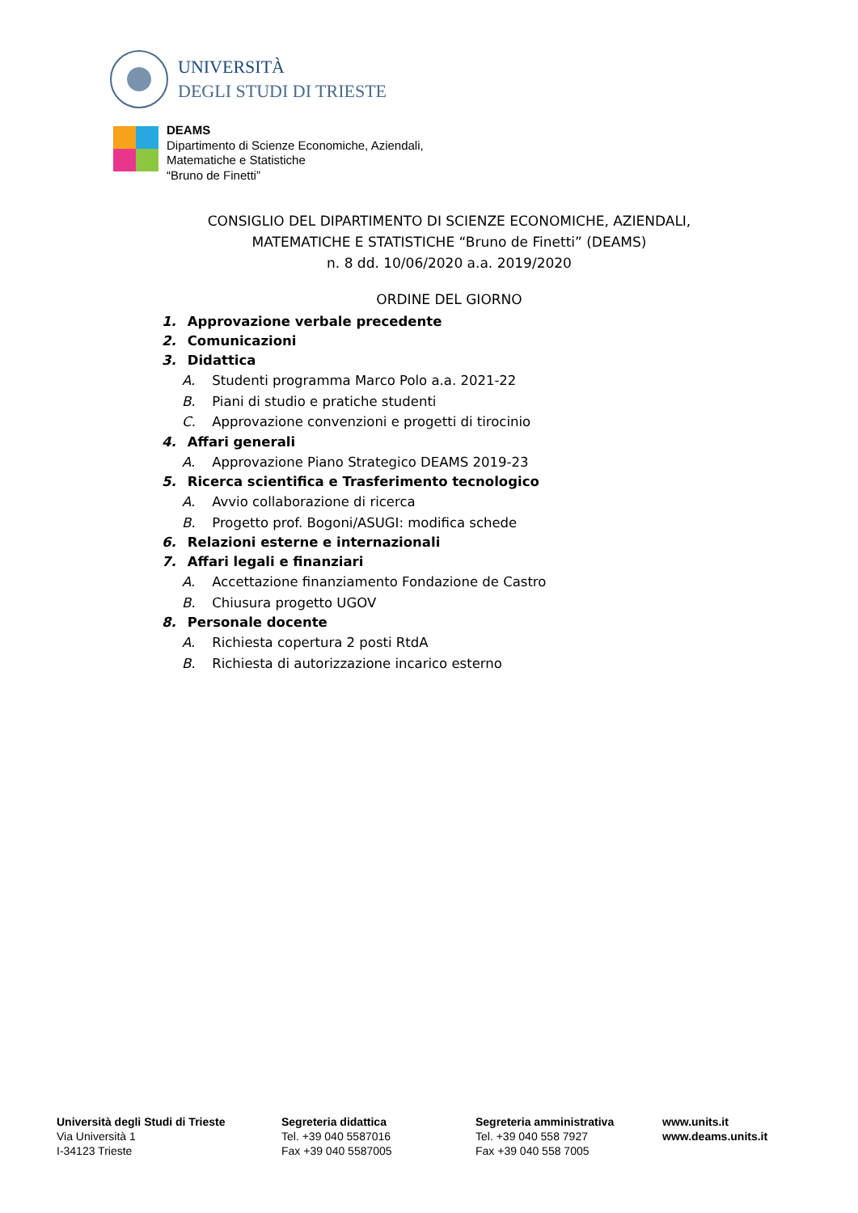UNIVERSITÀ
DEGLI STUDI DI TRIESTE
DEAMS
Dipartimento di Scienze Economiche, Aziendali,
Matematiche e Statistiche
“Bruno de Finetti”
CONSIGLIO DEL DIPARTIMENTO DI SCIENZE ECONOMICHE, AZIENDALI,
MATEMATICHE E STATISTICHE “Bruno de Finetti” (DEAMS)
n. 8 dd. 10/06/2020 a.a. 2019/2020
ORDINE DEL GIORNO
1. Approvazione verbale precedente
2. Comunicazioni
3. Didattica
A. Studenti programma Marco Polo a.a. 2021-22
B. Piani di studio e pratiche studenti
C. Approvazione convenzioni e progetti di tirocinio
4. Affari generali
A. Approvazione Piano Strategico DEAMS 2019-23
5. Ricerca scientifica e Trasferimento tecnologico
A. Avvio collaborazione di ricerca
B. Progetto prof. Bogoni/ASUGI: modifica schede
6. Relazioni esterne e internazionali
7. Affari legali e finanziari
A. Accettazione finanziamento Fondazione de Castro
B. Chiusura progetto UGOV
8. Personale docente
A. Richiesta copertura 2 posti RtdA
B. Richiesta di autorizzazione incarico esterno
Università degli Studi di Trieste
Via Università 1
I-34123 Trieste
Segreteria didattica
Tel. +39 040 5587016
Fax +39 040 5587005
Segreteria amministrativa
Tel. +39 040 558 7927
Fax +39 040 558 7005
www.units.it
www.deams.units.it